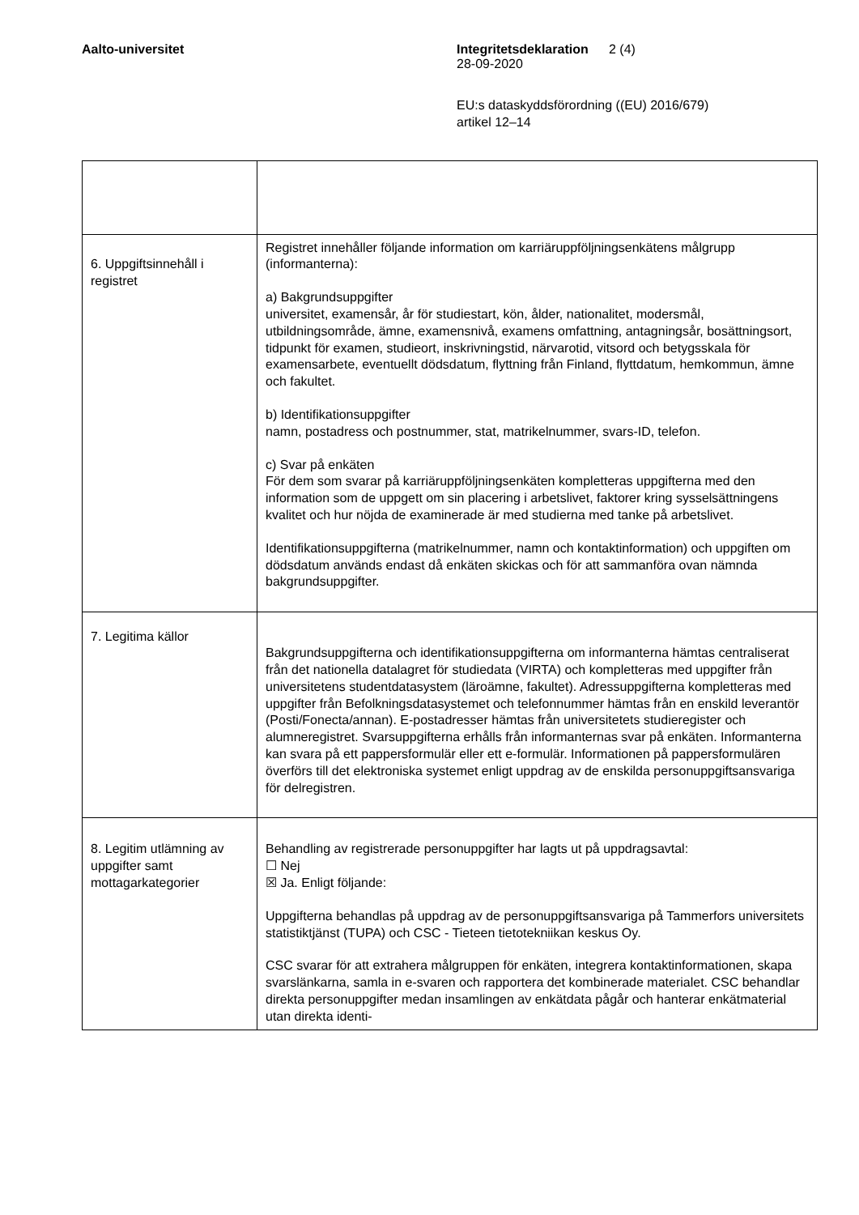Aalto-universitet Integritetsdeklaration
28-09-2020
2 (4)
EU:s dataskyddsförordning ((EU) 2016/679)
artikel 12–14
| 6. Uppgiftsinnehåll i registret | Registret innehåller följande information om karriäruppföljningsenkätens målgrupp (informanterna): a) Bakgrundsuppgifter universitet, examensår, år för studiestart, kön, ålder, nationalitet, modersmål, utbildningsområde, ämne, examensnivå, examens omfattning, antagningsår, bosättningsort, tidpunkt för examen, studieort, inskrivningstid, närvarotid, vitsord och betygsskala för examensarbete, eventuellt dödsdatum, flyttning från Finland, flyttdatum, hemkommun, ämne och fakultet. b) Identifikationsuppgifter namn, postadress och postnummer, stat, matrikelnummer, svars-ID, telefon. c) Svar på enkäten För dem som svarar på karriäruppföljningsenkäten kompletteras uppgifterna med den information som de uppgett om sin placering i arbetslivet, faktorer kring sysselsättningens kvalitet och hur nöjda de examinerade är med studierna med tanke på arbetslivet. Identifikationsuppgifterna (matrikelnummer, namn och kontaktinformation) och uppgiften om dödsdatum används endast då enkäten skickas och för att sammanföra ovan nämnda bakgrundsuppgifter. |
| 7. Legitima källor | Bakgrundsuppgifterna och identifikationsuppgifterna om informanterna hämtas centraliserat från det nationella datalagret för studiedata (VIRTA) och kompletteras med uppgifter från universitetens studentdatasystem (läroämne, fakultet). Adressuppgifterna kompletteras med uppgifter från Befolkningsdatasystemet och telefonnummer hämtas från en enskild leverantör (Posti/Fonecta/annan). E-postadresser hämtas från universitetets studieregister och alumneregistret. Svarsuppgifterna erhålls från informanternas svar på enkäten. Informanterna kan svara på ett pappersformulär eller ett e-formulär. Informationen på pappersformulären överförs till det elektroniska systemet enligt uppdrag av de enskilda personuppgiftsansvariga för delregistren. |
| 8. Legitim utlämning av uppgifter samt mottagarkategorier | Behandling av registrerade personuppgifter har lagts ut på uppdragsavtal: ☐ Nej ☒ Ja. Enligt följande: Uppgifterna behandlas på uppdrag av de personuppgiftsansvariga på Tammerfors universitets statistiktjänst (TUPA) och CSC - Tieteen tietotekniikan keskus Oy. CSC svarar för att extrahera målgruppen för enkäten, integrera kontaktinformationen, skapa svarslänkarna, samla in e-svaren och rapportera det kombinerade materialet. CSC behandlar direkta personuppgifter medan insamlingen av enkätdata pågår och hanterar enkätmaterial utan direkta identi- |